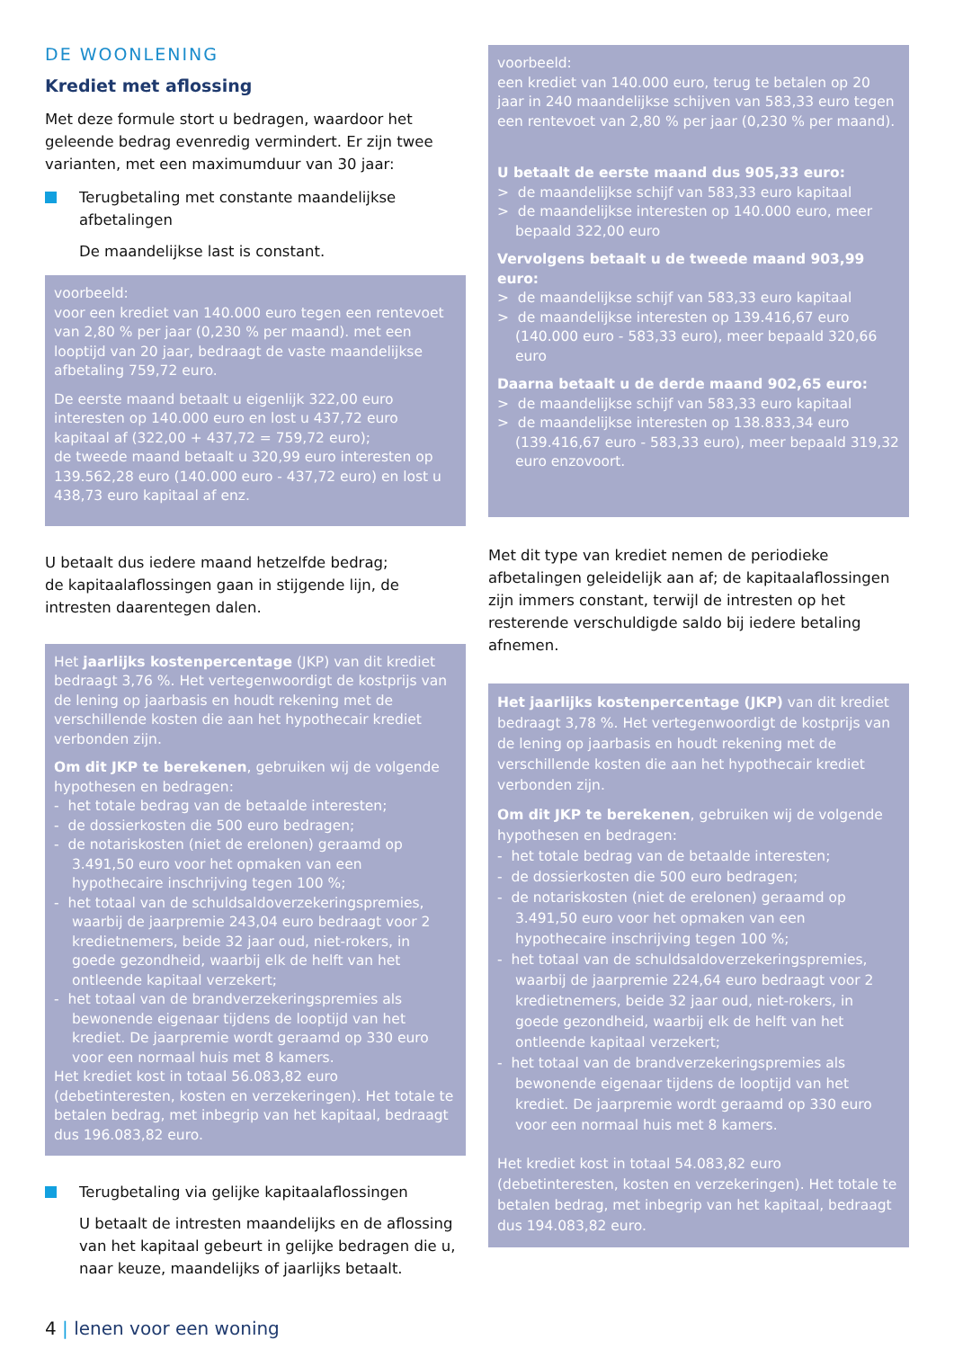DE WOONLENING
Krediet met aflossing
Met deze formule stort u bedragen, waardoor het geleende bedrag evenredig vermindert. Er zijn twee varianten, met een maximumduur van 30 jaar:
Terugbetaling met constante maandelijkse afbetalingen
De maandelijkse last is constant.
voorbeeld:
voor een krediet van 140.000 euro tegen een rentevoet van 2,80 % per jaar (0,230 % per maand). met een looptijd van 20 jaar, bedraagt de vaste maandelijkse afbetaling 759,72 euro.
De eerste maand betaalt u eigenlijk 322,00 euro interesten op 140.000 euro en lost u 437,72 euro kapitaal af (322,00 + 437,72 = 759,72 euro);
de tweede maand betaalt u 320,99 euro interesten op 139.562,28 euro (140.000 euro - 437,72 euro) en lost u 438,73 euro kapitaal af enz.
U betaalt dus iedere maand hetzelfde bedrag;
de kapitaalaflossingen gaan in stijgende lijn, de intresten daarentegen dalen.
Het jaarlijks kostenpercentage (JKP) van dit krediet bedraagt 3,76 %. Het vertegenwoordigt de kostprijs van de lening op jaarbasis en houdt rekening met de verschillende kosten die aan het hypothecair krediet verbonden zijn.
Om dit JKP te berekenen, gebruiken wij de volgende hypothesen en bedragen:
- het totale bedrag van de betaalde interesten;
- de dossierkosten die 500 euro bedragen;
- de notariskosten (niet de erelonen) geraamd op 3.491,50 euro voor het opmaken van een hypothecaire inschrijving tegen 100 %;
- het totaal van de schuldsaldoverzekeringspremies, waarbij de jaarpremie 243,04 euro bedraagt voor 2 kredietnemers, beide 32 jaar oud, niet-rokers, in goede gezondheid, waarbij elk de helft van het ontleende kapitaal verzekert;
- het totaal van de brandverzekeringspremies als bewonende eigenaar tijdens de looptijd van het krediet. De jaarpremie wordt geraamd op 330 euro voor een normaal huis met 8 kamers.
Het krediet kost in totaal 56.083,82 euro (debetinteresten, kosten en verzekeringen). Het totale te betalen bedrag, met inbegrip van het kapitaal, bedraagt dus 196.083,82 euro.
Terugbetaling via gelijke kapitaalaflossingen
U betaalt de intresten maandelijks en de aflossing van het kapitaal gebeurt in gelijke bedragen die u, naar keuze, maandelijks of jaarlijks betaalt.
voorbeeld:
een krediet van 140.000 euro, terug te betalen op 20 jaar in 240 maandelijkse schijven van 583,33 euro tegen een rentevoet van 2,80 % per jaar (0,230 % per maand).
U betaalt de eerste maand dus 905,33 euro:
> de maandelijkse schijf van 583,33 euro kapitaal
> de maandelijkse interesten op 140.000 euro, meer bepaald 322,00 euro
Vervolgens betaalt u de tweede maand 903,99 euro:
> de maandelijkse schijf van 583,33 euro kapitaal
> de maandelijkse interesten op 139.416,67 euro (140.000 euro - 583,33 euro), meer bepaald 320,66 euro
Daarna betaalt u de derde maand 902,65 euro:
> de maandelijkse schijf van 583,33 euro kapitaal
> de maandelijkse interesten op 138.833,34 euro (139.416,67 euro - 583,33 euro), meer bepaald 319,32 euro enzovoort.
Met dit type van krediet nemen de periodieke afbetalingen geleidelijk aan af; de kapitaalaflossingen zijn immers constant, terwijl de intresten op het resterende verschuldigde saldo bij iedere betaling afnemen.
Het jaarlijks kostenpercentage (JKP) van dit krediet bedraagt 3,78 %. Het vertegenwoordigt de kostprijs van de lening op jaarbasis en houdt rekening met de verschillende kosten die aan het hypothecair krediet verbonden zijn.
Om dit JKP te berekenen, gebruiken wij de volgende hypothesen en bedragen:
- het totale bedrag van de betaalde interesten;
- de dossierkosten die 500 euro bedragen;
- de notariskosten (niet de erelonen) geraamd op 3.491,50 euro voor het opmaken van een hypothecaire inschrijving tegen 100 %;
- het totaal van de schuldsaldoverzekeringspremies, waarbij de jaarpremie 224,64 euro bedraagt voor 2 kredietnemers, beide 32 jaar oud, niet-rokers, in goede gezondheid, waarbij elk de helft van het ontleende kapitaal verzekert;
- het totaal van de brandverzekeringspremies als bewonende eigenaar tijdens de looptijd van het krediet. De jaarpremie wordt geraamd op 330 euro voor een normaal huis met 8 kamers.
Het krediet kost in totaal 54.083,82 euro (debetinteresten, kosten en verzekeringen). Het totale te betalen bedrag, met inbegrip van het kapitaal, bedraagt dus 194.083,82 euro.
4 | lenen voor een woning